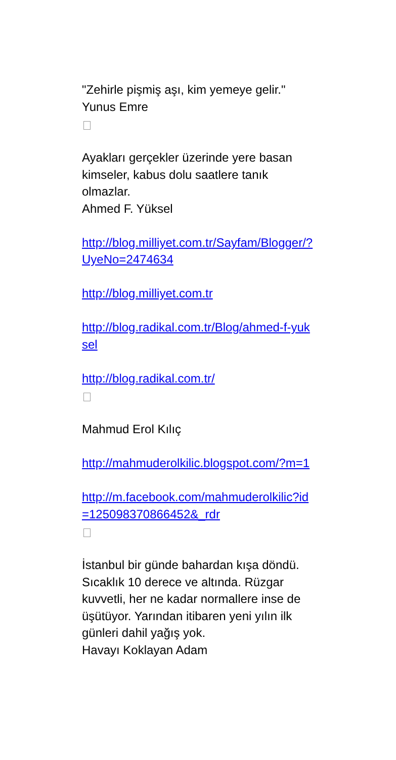"Zehirle pişmiş aşı, kim yemeye gelir."
Yunus Emre
Ayakları gerçekler üzerinde yere basan kimseler, kabus dolu saatlere tanık olmazlar.
Ahmed F. Yüksel
http://blog.milliyet.com.tr/Sayfam/Blogger/?UyeNo=2474634
http://blog.milliyet.com.tr
http://blog.radikal.com.tr/Blog/ahmed-f-yuksel
http://blog.radikal.com.tr/
Mahmud Erol Kılıç
http://mahmuderolkilic.blogspot.com/?m=1
http://m.facebook.com/mahmuderolkilic?id=125098370866452&_rdr
İstanbul bir günde bahardan kışa döndü. Sıcaklık 10 derece ve altında. Rüzgar kuvvetli, her ne kadar normallere inse de üşütüyor. Yarından itibaren yeni yılın ilk günleri dahil yağış yok.
Havayı Koklayan Adam